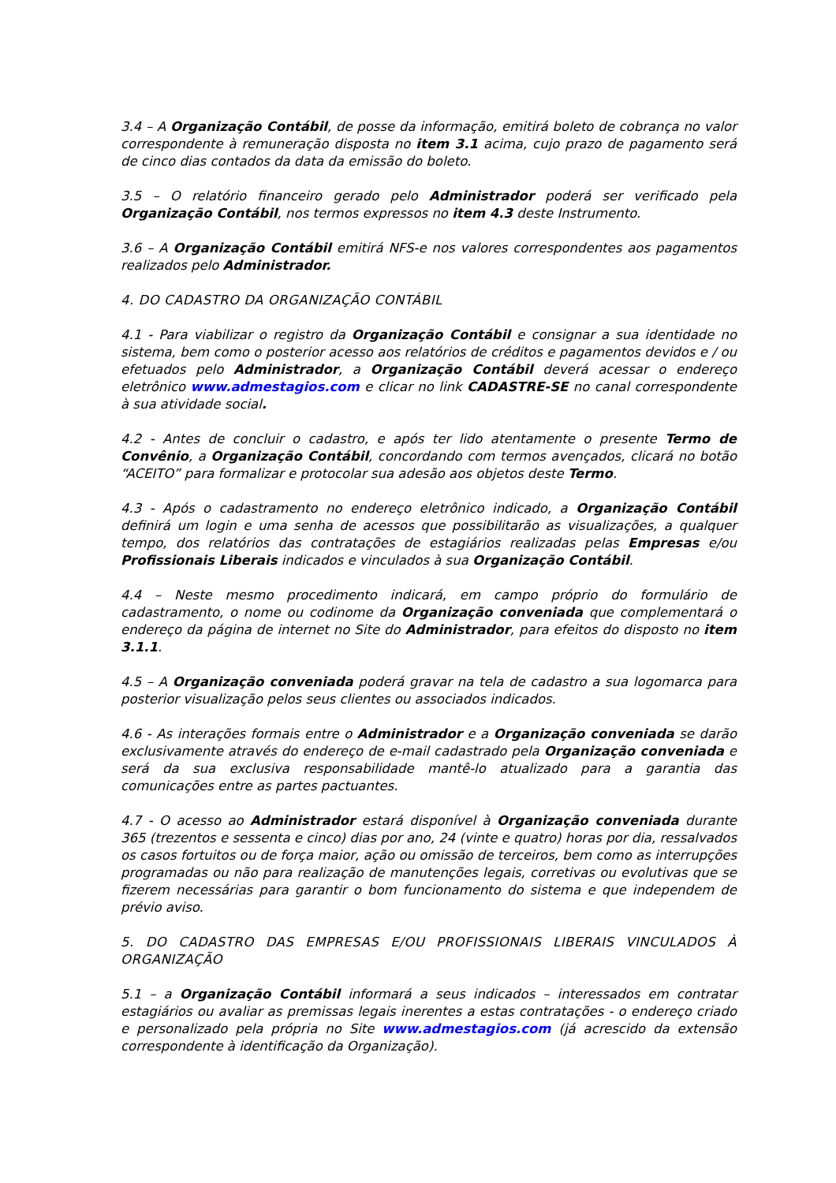3.4 – A Organização Contábil, de posse da informação, emitirá boleto de cobrança no valor correspondente à remuneração disposta no item 3.1 acima, cujo prazo de pagamento será de cinco dias contados da data da emissão do boleto.
3.5 – O relatório financeiro gerado pelo Administrador poderá ser verificado pela Organização Contábil, nos termos expressos no item 4.3 deste Instrumento.
3.6 – A Organização Contábil emitirá NFS-e nos valores correspondentes aos pagamentos realizados pelo Administrador.
4. DO CADASTRO DA ORGANIZAÇÃO CONTÁBIL
4.1 - Para viabilizar o registro da Organização Contábil e consignar a sua identidade no sistema, bem como o posterior acesso aos relatórios de créditos e pagamentos devidos e / ou efetuados pelo Administrador, a Organização Contábil deverá acessar o endereço eletrônico www.admestagios.com e clicar no link CADASTRE-SE no canal correspondente à sua atividade social.
4.2 - Antes de concluir o cadastro, e após ter lido atentamente o presente Termo de Convênio, a Organização Contábil, concordando com termos avençados, clicará no botão “ACEITO” para formalizar e protocolar sua adesão aos objetos deste Termo.
4.3 - Após o cadastramento no endereço eletrônico indicado, a Organização Contábil definirá um login e uma senha de acessos que possibilitarão as visualizações, a qualquer tempo, dos relatórios das contratações de estagiários realizadas pelas Empresas e/ou Profissionais Liberais indicados e vinculados à sua Organização Contábil.
4.4 – Neste mesmo procedimento indicará, em campo próprio do formulário de cadastramento, o nome ou codinome da Organização conveniada que complementará o endereço da página de internet no Site do Administrador, para efeitos do disposto no item 3.1.1.
4.5 – A Organização conveniada poderá gravar na tela de cadastro a sua logomarca para posterior visualização pelos seus clientes ou associados indicados.
4.6 - As interações formais entre o Administrador e a Organização conveniada se darão exclusivamente através do endereço de e-mail cadastrado pela Organização conveniada e será da sua exclusiva responsabilidade mantê-lo atualizado para a garantia das comunicações entre as partes pactuantes.
4.7 - O acesso ao Administrador estará disponível à Organização conveniada durante 365 (trezentos e sessenta e cinco) dias por ano, 24 (vinte e quatro) horas por dia, ressalvados os casos fortuitos ou de força maior, ação ou omissão de terceiros, bem como as interrupções programadas ou não para realização de manutenções legais, corretivas ou evolutivas que se fizerem necessárias para garantir o bom funcionamento do sistema e que independem de prévio aviso.
5. DO CADASTRO DAS EMPRESAS E/OU PROFISSIONAIS LIBERAIS VINCULADOS À ORGANIZAÇÃO
5.1 – a Organização Contábil informará a seus indicados – interessados em contratar estagiários ou avaliar as premissas legais inerentes a estas contratações - o endereço criado e personalizado pela própria no Site www.admestagios.com (já acrescido da extensão correspondente à identificação da Organização).